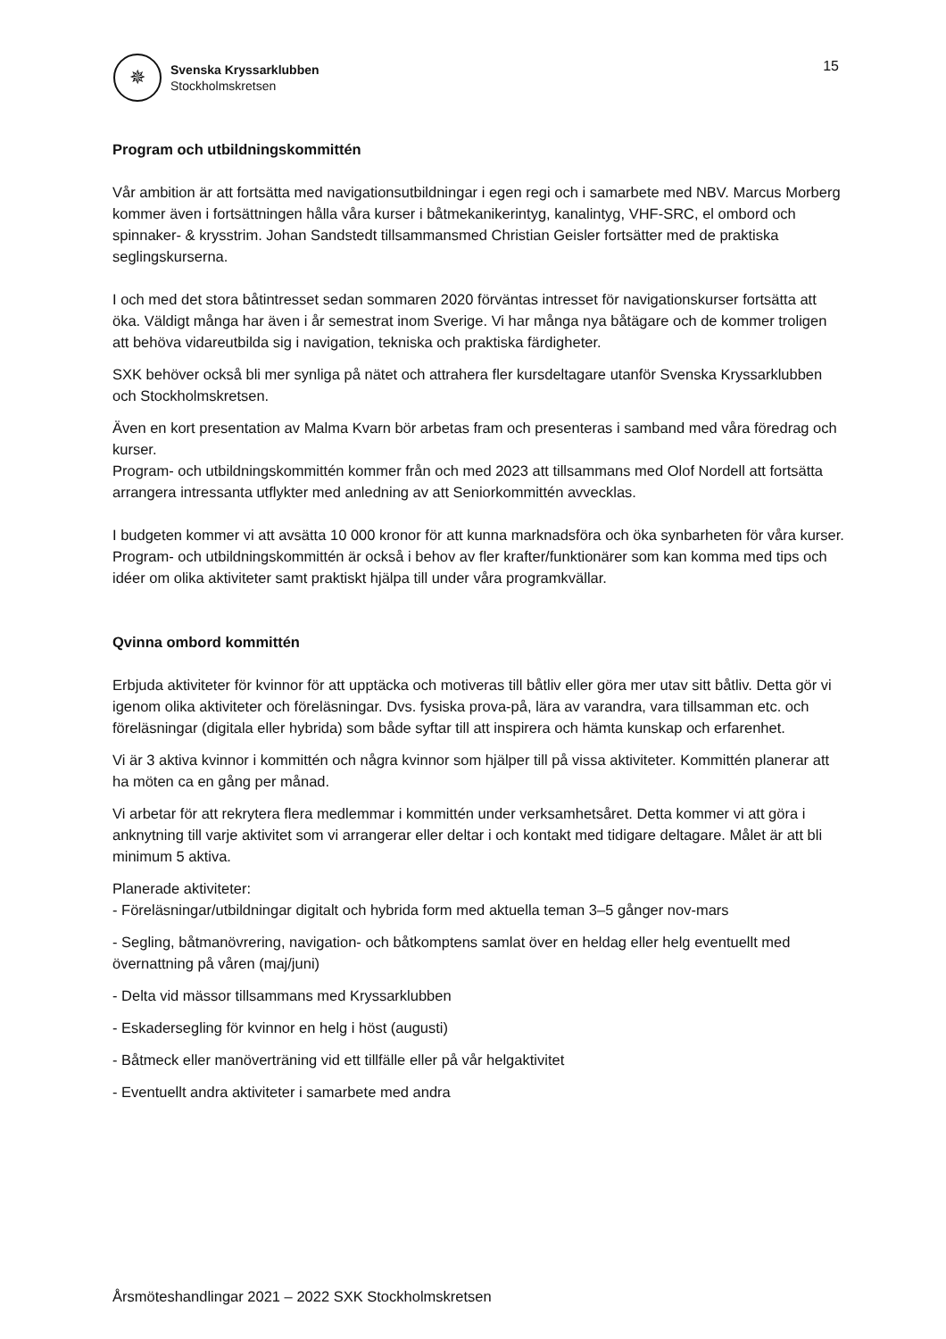✵
Svenska Kryssarklubben
Stockholmskretsen
15
Program och utbildningskommittén
Vår ambition är att fortsätta med navigationsutbildningar i egen regi och i samarbete med NBV. Marcus Morberg kommer även i fortsättningen hålla våra kurser i båtmekanikerintyg, kanalintyg, VHF-SRC, el ombord och spinnaker- & krysstrim. Johan Sandstedt tillsammansmed Christian Geisler fortsätter med de praktiska seglingskurserna.
I och med det stora båtintresset sedan sommaren 2020 förväntas intresset för navigationskurser fortsätta att öka. Väldigt många har även i år semestrat inom Sverige. Vi har många nya båtägare och de kommer troligen att behöva vidareutbilda sig i navigation, tekniska och praktiska färdigheter.
SXK behöver också bli mer synliga på nätet och attrahera fler kursdeltagare utanför Svenska Kryssarklubben och Stockholmskretsen.
Även en kort presentation av Malma Kvarn bör arbetas fram och presenteras i samband med våra föredrag och kurser.
Program- och utbildningskommittén kommer från och med 2023 att tillsammans med Olof Nordell att fortsätta arrangera intressanta utflykter med anledning av att Seniorkommittén avvecklas.
I budgeten kommer vi att avsätta 10 000 kronor för att kunna marknadsföra och öka synbarheten för våra kurser.
Program- och utbildningskommittén är också i behov av fler krafter/funktionärer som kan komma med tips och idéer om olika aktiviteter samt praktiskt hjälpa till under våra programkvällar.
Qvinna ombord kommittén
Erbjuda aktiviteter för kvinnor för att upptäcka och motiveras till båtliv eller göra mer utav sitt båtliv. Detta gör vi igenom olika aktiviteter och föreläsningar. Dvs. fysiska prova-på, lära av varandra, vara tillsamman etc. och föreläsningar (digitala eller hybrida) som både syftar till att inspirera och hämta kunskap och erfarenhet.
Vi är 3 aktiva kvinnor i kommittén och några kvinnor som hjälper till på vissa aktiviteter. Kommittén planerar att ha möten ca en gång per månad.
Vi arbetar för att rekrytera flera medlemmar i kommittén under verksamhetsåret. Detta kommer vi att göra i anknytning till varje aktivitet som vi arrangerar eller deltar i och kontakt med tidigare deltagare. Målet är att bli minimum 5 aktiva.
Planerade aktiviteter:
- Föreläsningar/utbildningar digitalt och hybrida form med aktuella teman 3–5 gånger nov-mars
- Segling, båtmanövrering, navigation- och båtkomptens samlat över en heldag eller helg eventuellt med övernattning på våren (maj/juni)
- Delta vid mässor tillsammans med Kryssarklubben
- Eskadersegling för kvinnor en helg i höst (augusti)
- Båtmeck eller manöverträning vid ett tillfälle eller på vår helgaktivitet
- Eventuellt andra aktiviteter i samarbete med andra
Årsmöteshandlingar 2021 – 2022 SXK Stockholmskretsen